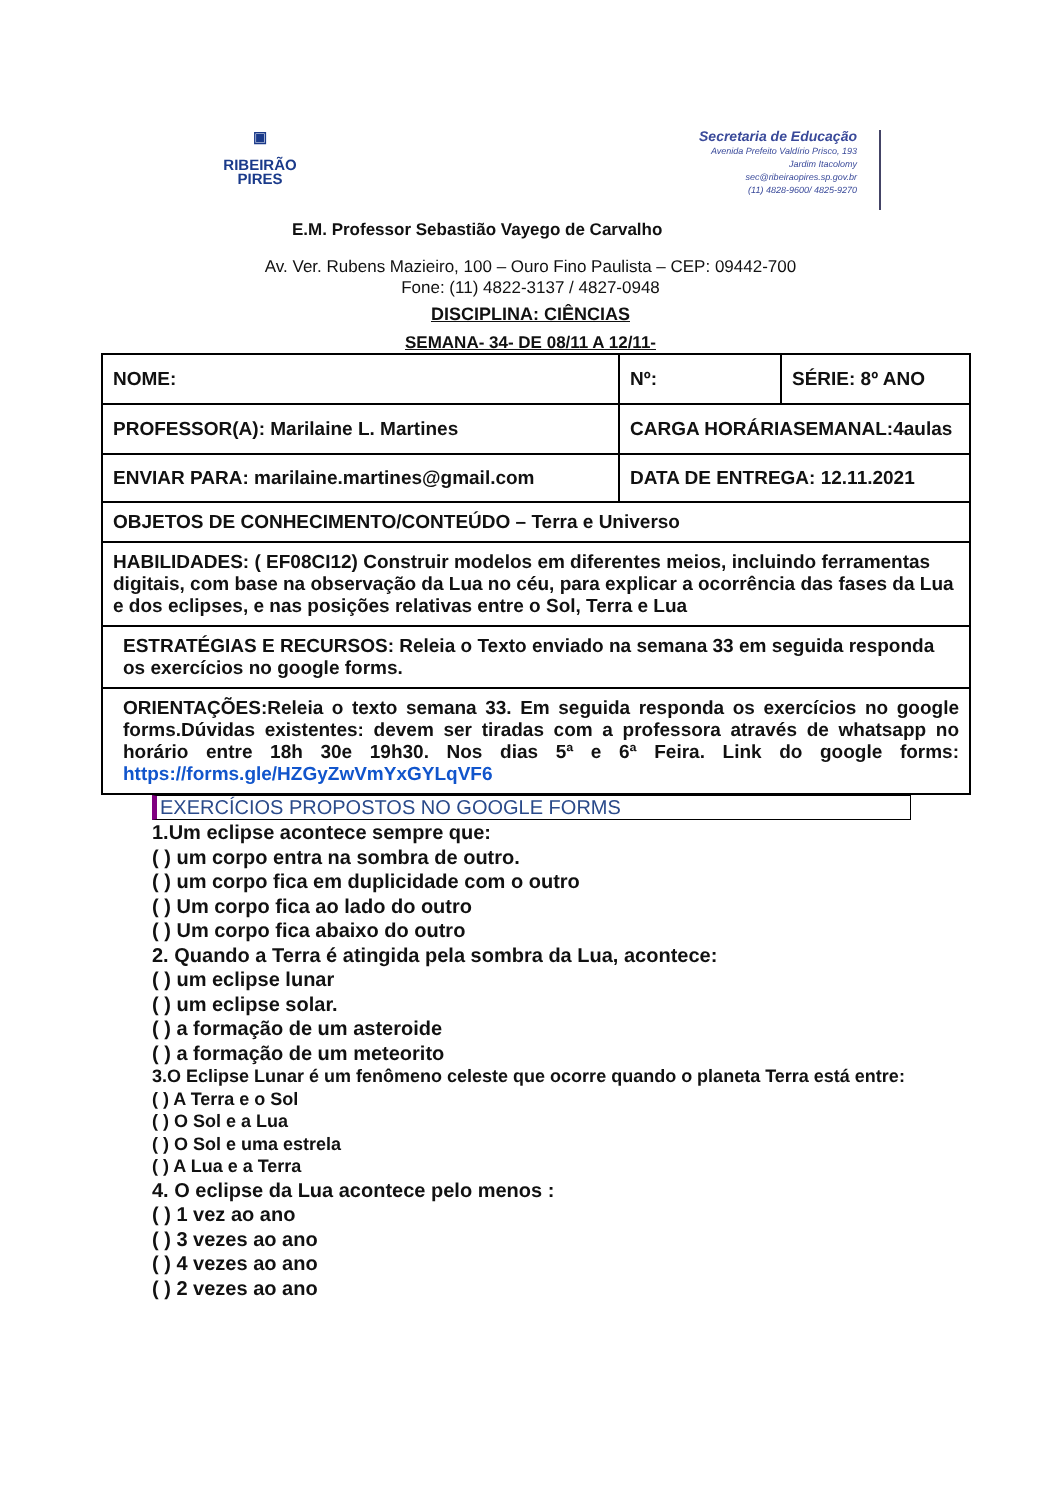▣
RIBEIRÃO
PIRES
Secretaria de Educação
Avenida Prefeito Valdírio Prisco, 193
Jardim Itacolomy
sec@ribeiraopires.sp.gov.br
(11) 4828-9600/ 4825-9270
E.M. Professor Sebastião Vayego de Carvalho
Av. Ver. Rubens Mazieiro, 100 – Ouro Fino Paulista – CEP: 09442-700
Fone: (11) 4822-3137 / 4827-0948
DISCIPLINA: CIÊNCIAS
SEMANA- 34- DE 08/11 A 12/11-
| NOME: | Nº: | SÉRIE: 8º ANO |
| PROFESSOR(A): Marilaine L. Martines | CARGA HORÁRIASEMANAL:4aulas | |
| ENVIAR PARA: marilaine.martines@gmail.com | DATA DE ENTREGA: 12.11.2021 | |
| OBJETOS DE CONHECIMENTO/CONTEÚDO – Terra e Universo | | |
| HABILIDADES: ( EF08CI12) Construir modelos em diferentes meios, incluindo ferramentas digitais, com base na observação da Lua no céu, para explicar a ocorrência das fases da Lua e dos eclipses, e nas posições relativas entre o Sol, Terra e Lua | | |
| ESTRATÉGIAS E RECURSOS: Releia o Texto enviado na semana 33 em seguida responda os exercícios no google forms. | | |
| ORIENTAÇÕES:Releia o texto semana 33. Em seguida responda os exercícios no google forms.Dúvidas existentes: devem ser tiradas com a professora através de whatsapp no horário entre 18h 30e 19h30. Nos dias 5ª e 6ª Feira. Link do google forms: https://forms.gle/HZGyZwVmYxGYLqVF6 | | |
EXERCÍCIOS PROPOSTOS NO GOOGLE FORMS
1.Um eclipse acontece sempre que:
( ) um corpo entra na sombra de outro.
( ) um corpo fica em duplicidade com o outro
( ) Um corpo fica ao lado do outro
( ) Um corpo fica abaixo do outro
2. Quando a Terra é atingida pela sombra da Lua, acontece:
( ) um eclipse lunar
( ) um eclipse solar.
( ) a formação de um asteroide
( ) a formação de um meteorito
3.O Eclipse Lunar é um fenômeno celeste que ocorre quando o planeta Terra está entre:
( ) A Terra e o Sol
( ) O Sol e a Lua
( ) O Sol e uma estrela
( ) A Lua e a Terra
4. O eclipse da Lua acontece pelo menos :
( ) 1 vez ao ano
( ) 3 vezes ao ano
( ) 4 vezes ao ano
( ) 2 vezes ao ano